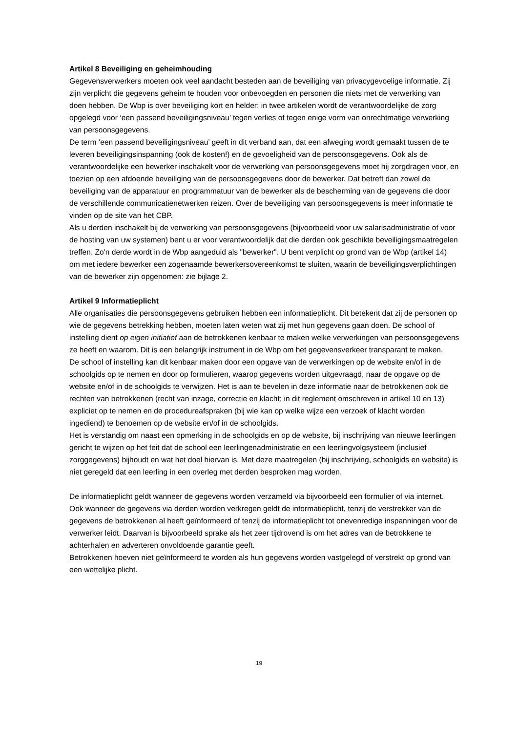Artikel 8 Beveiliging en geheimhouding
Gegevensverwerkers moeten ook veel aandacht besteden aan de beveiliging van privacygevoelige informatie. Zij zijn verplicht die gegevens geheim te houden voor onbevoegden en personen die niets met de verwerking van doen hebben. De Wbp is over beveiliging kort en helder: in twee artikelen wordt de verantwoordelijke de zorg opgelegd voor ‘een passend beveiligingsniveau’ tegen verlies of tegen enige vorm van onrechtmatige verwerking van persoonsgegevens.
De term ‘een passend beveiligingsniveau’ geeft in dit verband aan, dat een afweging wordt gemaakt tussen de te leveren beveiligingsinspanning (ook de kosten!) en de gevoeligheid van de persoonsgegevens. Ook als de verantwoordelijke een bewerker inschakelt voor de verwerking van persoonsgegevens moet hij zorgdragen voor, en toezien op een afdoende beveiliging van de persoonsgegevens door de bewerker. Dat betreft dan zowel de beveiliging van de apparatuur en programmatuur van de bewerker als de bescherming van de gegevens die door de verschillende communicatienetwerken reizen. Over de beveiliging van persoonsgegevens is meer informatie te vinden op de site van het CBP.
Als u derden inschakelt bij de verwerking van persoonsgegevens (bijvoorbeeld voor uw salarisadministratie of voor de hosting van uw systemen) bent u er voor verantwoordelijk dat die derden ook geschikte beveiligingsmaatregelen treffen. Zo'n derde wordt in de Wbp aangeduid als "bewerker". U bent verplicht op grond van de Wbp (artikel 14) om met iedere bewerker een zogenaamde bewerkersovereenkomst te sluiten, waarin de beveiligingsverplichtingen van de bewerker zijn opgenomen: zie bijlage 2.
Artikel 9 Informatieplicht
Alle organisaties die persoonsgegevens gebruiken hebben een informatieplicht. Dit betekent dat zij de personen op wie de gegevens betrekking hebben, moeten laten weten wat zij met hun gegevens gaan doen. De school of instelling dient op eigen initiatief aan de betrokkenen kenbaar te maken welke verwerkingen van persoonsgegevens ze heeft en waarom. Dit is een belangrijk instrument in de Wbp om het gegevensverkeer transparant te maken.
De school of instelling kan dit kenbaar maken door een opgave van de verwerkingen op de website en/of in de schoolgids op te nemen en door op formulieren, waarop gegevens worden uitgevraagd, naar de opgave op de website en/of in de schoolgids te verwijzen. Het is aan te bevelen in deze informatie naar de betrokkenen ook de rechten van betrokkenen (recht van inzage, correctie en klacht; in dit reglement omschreven in artikel 10 en 13) expliciet op te nemen en de procedureafspraken (bij wie kan op welke wijze een verzoek of klacht worden ingediend) te benoemen op de website en/of in de schoolgids.
Het is verstandig om naast een opmerking in de schoolgids en op de website, bij inschrijving van nieuwe leerlingen gericht te wijzen op het feit dat de school een leerlingenadministratie en een leerlingvolgsysteem (inclusief zorggegevens) bijhoudt en wat het doel hiervan is. Met deze maatregelen (bij inschrijving, schoolgids en website) is niet geregeld dat een leerling in een overleg met derden besproken mag worden.
De informatieplicht geldt wanneer de gegevens worden verzameld via bijvoorbeeld een formulier of via internet. Ook wanneer de gegevens via derden worden verkregen geldt de informatieplicht, tenzij de verstrekker van de gegevens de betrokkenen al heeft geïnformeerd of tenzij de informatieplicht tot onevenredige inspanningen voor de verwerker leidt. Daarvan is bijvoorbeeld sprake als het zeer tijdrovend is om het adres van de betrokkene te achterhalen en adverteren onvoldoende garantie geeft.
Betrokkenen hoeven niet geïnformeerd te worden als hun gegevens worden vastgelegd of verstrekt op grond van een wettelijke plicht.
19